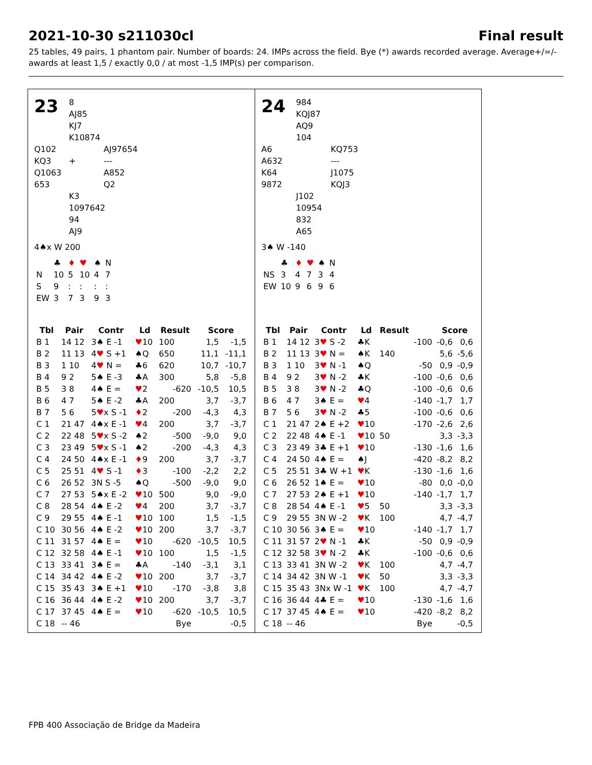2021-10-30 s211030cl Final result
25 tables, 49 pairs, 1 phantom pair. Number of boards: 24. IMPs across the field. Bye (*) awards recorded average. Average+/=/- awards at least 1,5 / exactly 0,0 / at most -1,5 IMP(s) per comparison.
23
8
AJ85
KJ7
K10874
Q102
KQ3
Q1063
653
+ AJ97654
---
A852
Q2
K3
1097642
94
AJ9
4♠x W 200
| | ♣ | ♦ | ♥ | ♠ | N |
| N | 10 | 5 | 10 | 4 | 7 |
| S | 9 | : | : | : | : |
| EW | 3 | 7 | 3 | 9 | 3 |
| Tbl | Pair | Contr | Ld | Result | Score | |
| --- | --- | --- | --- | --- | --- | --- |
| B 1 | 14 12 | 3♠ E -1 | ♥ 10 | 100 | 1,5 | -1,5 |
| B 2 | 11 13 | 4 ♥ S +1 | ♠Q | 650 | 11,1 | -11,1 |
| B 3 | 1 10 | 4 ♥ N = | ♣6 | 620 | 10,7 | -10,7 |
| B 4 | 9 2 | 5♠ E -3 | ♣A | 300 | 5,8 | -5,8 |
| B 5 | 3 8 | 4♠ E = | ♥ 2 | -620 | -10,5 | 10,5 |
| B 6 | 4 7 | 5♠ E -2 | ♣A | 200 | 3,7 | -3,7 |
| B 7 | 5 6 | 5 ♥ x S -1 | ♦ 2 | -200 | -4,3 | 4,3 |
| C 1 | 21 47 | 4♠x E -1 | ♥ 4 | 200 | 3,7 | -3,7 |
| C 2 | 22 48 | 5 ♥ x S -2 | ♠2 | -500 | -9,0 | 9,0 |
| C 3 | 23 49 | 5 ♥ x S -1 | ♠2 | -200 | -4,3 | 4,3 |
| C 4 | 24 50 | 4♠x E -1 | ♦ 9 | 200 | 3,7 | -3,7 |
| C 5 | 25 51 | 4 ♥ S -1 | ♦ 3 | -100 | -2,2 | 2,2 |
| C 6 | 26 52 | 3N S -5 | ♠Q | -500 | -9,0 | 9,0 |
| C 7 | 27 53 | 5♠x E -2 | ♥ 10 | 500 | 9,0 | -9,0 |
| C 8 | 28 54 | 4♠ E -2 | ♥ 4 | 200 | 3,7 | -3,7 |
| C 9 | 29 55 | 4♠ E -1 | ♥ 10 | 100 | 1,5 | -1,5 |
| C 10 | 30 56 | 4♠ E -2 | ♥ 10 | 200 | 3,7 | -3,7 |
| C 11 | 31 57 | 4♠ E = | ♥ 10 | -620 | -10,5 | 10,5 |
| C 12 | 32 58 | 4♠ E -1 | ♥ 10 | 100 | 1,5 | -1,5 |
| C 13 | 33 41 | 3♠ E = | ♣A | -140 | -3,1 | 3,1 |
| C 14 | 34 42 | 4♠ E -2 | ♥ 10 | 200 | 3,7 | -3,7 |
| C 15 | 35 43 | 3♠ E +1 | ♥ 10 | -170 | -3,8 | 3,8 |
| C 16 | 36 44 | 4♠ E -2 | ♥ 10 | 200 | 3,7 | -3,7 |
| C 17 | 37 45 | 4♠ E = | ♥ 10 | -620 | -10,5 | 10,5 |
| C 18 | -- 46 | | | Bye | | -0,5 |
24
984
KQJ87
AQ9
104
A6
A632
K64
9872
KQ753
---
J1075
KQJ3
J102
10954
832
A65
3♠ W -140
| | ♣ | ♦ | ♥ | ♠ | N |
| NS | 3 | 4 | 7 | 3 | 4 |
| EW | 10 | 9 | 6 | 9 | 6 |
| Tbl | Pair | Contr | Ld | Result | | Score | |
| --- | --- | --- | --- | --- | --- | --- | --- |
| B 1 | 14 12 | 3 ♥ S -2 | ♣K | | -100 | -0,6 | 0,6 |
| B 2 | 11 13 | 3 ♥ N = | ♠K | 140 | | 5,6 | -5,6 |
| B 3 | 1 10 | 3 ♥ N -1 | ♠Q | | -50 | 0,9 | -0,9 |
| B 4 | 9 2 | 3 ♥ N -2 | ♣K | | -100 | -0,6 | 0,6 |
| B 5 | 3 8 | 3 ♥ N -2 | ♣Q | | -100 | -0,6 | 0,6 |
| B 6 | 4 7 | 3♠ E = | ♥ 4 | | -140 | -1,7 | 1,7 |
| B 7 | 5 6 | 3 ♥ N -2 | ♣5 | | -100 | -0,6 | 0,6 |
| C 1 | 21 47 | 2♠ E +2 | ♥ 10 | | -170 | -2,6 | 2,6 |
| C 2 | 22 48 | 4♠ E -1 | ♥ 10 | 50 | | 3,3 | -3,3 |
| C 3 | 23 49 | 3♣ E +1 | ♥ 10 | | -130 | -1,6 | 1,6 |
| C 4 | 24 50 | 4♠ E = | ♠J | | -420 | -8,2 | 8,2 |
| C 5 | 25 51 | 3♣ W +1 | ♥ K | | -130 | -1,6 | 1,6 |
| C 6 | 26 52 | 1♠ E = | ♥ 10 | | -80 | 0,0 | -0,0 |
| C 7 | 27 53 | 2♠ E +1 | ♥ 10 | | -140 | -1,7 | 1,7 |
| C 8 | 28 54 | 4♠ E -1 | ♥ 5 | 50 | | 3,3 | -3,3 |
| C 9 | 29 55 | 3N W -2 | ♥ K | 100 | | 4,7 | -4,7 |
| C 10 | 30 56 | 3♠ E = | ♥ 10 | | -140 | -1,7 | 1,7 |
| C 11 | 31 57 | 2 ♥ N -1 | ♣K | | -50 | 0,9 | -0,9 |
| C 12 | 32 58 | 3 ♥ N -2 | ♣K | | -100 | -0,6 | 0,6 |
| C 13 | 33 41 | 3N W -2 | ♥ K | 100 | | 4,7 | -4,7 |
| C 14 | 34 42 | 3N W -1 | ♥ K | 50 | | 3,3 | -3,3 |
| C 15 | 35 43 | 3Nx W -1 | ♥ K | 100 | | 4,7 | -4,7 |
| C 16 | 36 44 | 4♣ E = | ♥ 10 | | -130 | -1,6 | 1,6 |
| C 17 | 37 45 | 4♠ E = | ♥ 10 | | -420 | -8,2 | 8,2 |
| C 18 | -- 46 | | | | Bye | | -0,5 |
FPB 400 Associação de Bridge da Madeira